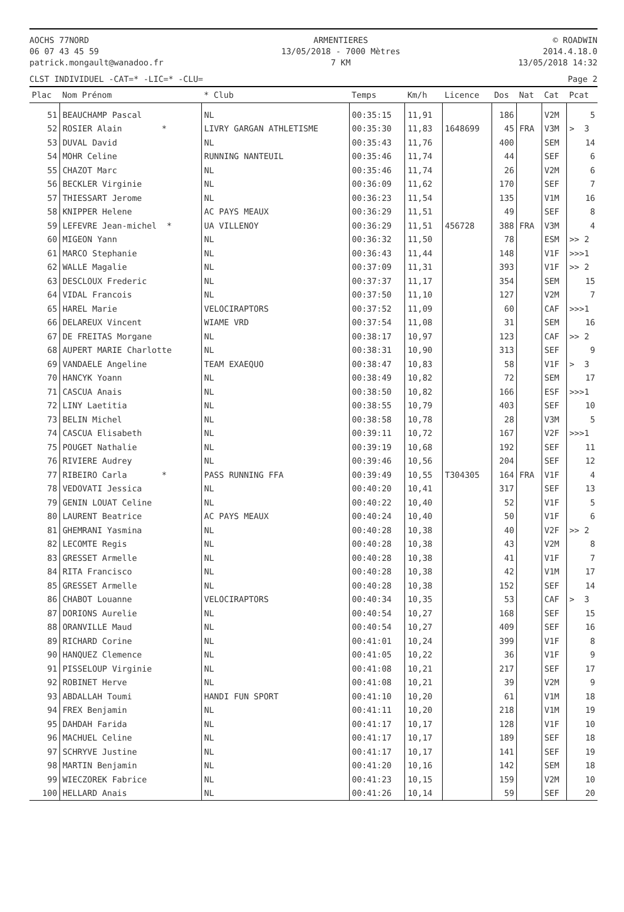AOCHS 77NORD
06 07 43 45 59
patrick.mongault@wanadoo.fr
ARMENTIERES
13/05/2018 - 7000 Mètres
7 KM
© ROADWIN
2014.4.18.0
13/05/2018 14:32
CLST INDIVIDUEL -CAT=* -LIC=* -CLU= Page 2
| Plac | Nom Prénom | * Club | Temps | Km/h | Licence | Dos | Nat | Cat | Pcat |
| --- | --- | --- | --- | --- | --- | --- | --- | --- | --- |
| 51 | BEAUCHAMP Pascal | NL | 00:35:15 | 11,91 | | 186 | | V2M | 5 |
| 52 | ROSIER Alain * | LIVRY GARGAN ATHLETISME | 00:35:30 | 11,83 | 1648699 | 45 | FRA | V3M | > 3 |
| 53 | DUVAL David | NL | 00:35:43 | 11,76 | | 400 | | SEM | 14 |
| 54 | MOHR Celine | RUNNING NANTEUIL | 00:35:46 | 11,74 | | 44 | | SEF | 6 |
| 55 | CHAZOT Marc | NL | 00:35:46 | 11,74 | | 26 | | V2M | 6 |
| 56 | BECKLER Virginie | NL | 00:36:09 | 11,62 | | 170 | | SEF | 7 |
| 57 | THIESSART Jerome | NL | 00:36:23 | 11,54 | | 135 | | V1M | 16 |
| 58 | KNIPPER Helene | AC PAYS MEAUX | 00:36:29 | 11,51 | | 49 | | SEF | 8 |
| 59 | LEFEVRE Jean-michel * | UA VILLENOY | 00:36:29 | 11,51 | 456728 | 388 | FRA | V3M | 4 |
| 60 | MIGEON Yann | NL | 00:36:32 | 11,50 | | 78 | | ESM | >> 2 |
| 61 | MARCO Stephanie | NL | 00:36:43 | 11,44 | | 148 | | V1F | >>>1 |
| 62 | WALLE Magalie | NL | 00:37:09 | 11,31 | | 393 | | V1F | >> 2 |
| 63 | DESCLOUX Frederic | NL | 00:37:37 | 11,17 | | 354 | | SEM | 15 |
| 64 | VIDAL Francois | NL | 00:37:50 | 11,10 | | 127 | | V2M | 7 |
| 65 | HAREL Marie | VELOCIRAPTORS | 00:37:52 | 11,09 | | 60 | | CAF | >>>1 |
| 66 | DELAREUX Vincent | WIAME VRD | 00:37:54 | 11,08 | | 31 | | SEM | 16 |
| 67 | DE FREITAS Morgane | NL | 00:38:17 | 10,97 | | 123 | | CAF | >> 2 |
| 68 | AUPERT MARIE Charlotte | NL | 00:38:31 | 10,90 | | 313 | | SEF | 9 |
| 69 | VANDAELE Angeline | TEAM EXAEQUO | 00:38:47 | 10,83 | | 58 | | V1F | > 3 |
| 70 | HANCYK Yoann | NL | 00:38:49 | 10,82 | | 72 | | SEM | 17 |
| 71 | CASCUA Anais | NL | 00:38:50 | 10,82 | | 166 | | ESF | >>>1 |
| 72 | LINY Laetitia | NL | 00:38:55 | 10,79 | | 403 | | SEF | 10 |
| 73 | BELIN Michel | NL | 00:38:58 | 10,78 | | 28 | | V3M | 5 |
| 74 | CASCUA Elisabeth | NL | 00:39:11 | 10,72 | | 167 | | V2F | >>>1 |
| 75 | POUGET Nathalie | NL | 00:39:19 | 10,68 | | 192 | | SEF | 11 |
| 76 | RIVIERE Audrey | NL | 00:39:46 | 10,56 | | 204 | | SEF | 12 |
| 77 | RIBEIRO Carla * | PASS RUNNING FFA | 00:39:49 | 10,55 | T304305 | 164 | FRA | V1F | 4 |
| 78 | VEDOVATI Jessica | NL | 00:40:20 | 10,41 | | 317 | | SEF | 13 |
| 79 | GENIN LOUAT Celine | NL | 00:40:22 | 10,40 | | 52 | | V1F | 5 |
| 80 | LAURENT Beatrice | AC PAYS MEAUX | 00:40:24 | 10,40 | | 50 | | V1F | 6 |
| 81 | GHEMRANI Yasmina | NL | 00:40:28 | 10,38 | | 40 | | V2F | >> 2 |
| 82 | LECOMTE Regis | NL | 00:40:28 | 10,38 | | 43 | | V2M | 8 |
| 83 | GRESSET Armelle | NL | 00:40:28 | 10,38 | | 41 | | V1F | 7 |
| 84 | RITA Francisco | NL | 00:40:28 | 10,38 | | 42 | | V1M | 17 |
| 85 | GRESSET Armelle | NL | 00:40:28 | 10,38 | | 152 | | SEF | 14 |
| 86 | CHABOT Louanne | VELOCIRAPTORS | 00:40:34 | 10,35 | | 53 | | CAF | > 3 |
| 87 | DORIONS Aurelie | NL | 00:40:54 | 10,27 | | 168 | | SEF | 15 |
| 88 | ORANVILLE Maud | NL | 00:40:54 | 10,27 | | 409 | | SEF | 16 |
| 89 | RICHARD Corine | NL | 00:41:01 | 10,24 | | 399 | | V1F | 8 |
| 90 | HANQUEZ Clemence | NL | 00:41:05 | 10,22 | | 36 | | V1F | 9 |
| 91 | PISSELOUP Virginie | NL | 00:41:08 | 10,21 | | 217 | | SEF | 17 |
| 92 | ROBINET Herve | NL | 00:41:08 | 10,21 | | 39 | | V2M | 9 |
| 93 | ABDALLAH Toumi | HANDI FUN SPORT | 00:41:10 | 10,20 | | 61 | | V1M | 18 |
| 94 | FREX Benjamin | NL | 00:41:11 | 10,20 | | 218 | | V1M | 19 |
| 95 | DAHDAH Farida | NL | 00:41:17 | 10,17 | | 128 | | V1F | 10 |
| 96 | MACHUEL Celine | NL | 00:41:17 | 10,17 | | 189 | | SEF | 18 |
| 97 | SCHRYVE Justine | NL | 00:41:17 | 10,17 | | 141 | | SEF | 19 |
| 98 | MARTIN Benjamin | NL | 00:41:20 | 10,16 | | 142 | | SEM | 18 |
| 99 | WIECZOREK Fabrice | NL | 00:41:23 | 10,15 | | 159 | | V2M | 10 |
| 100 | HELLARD Anais | NL | 00:41:26 | 10,14 | | 59 | | SEF | 20 |